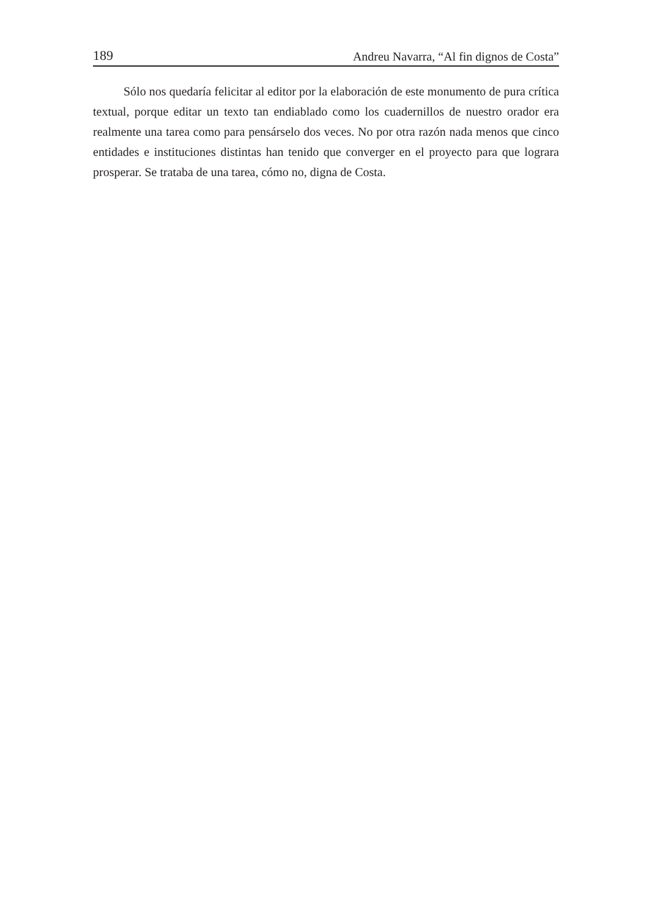189 Andreu Navarra, “Al fin dignos de Costa”
Sólo nos quedaría felicitar al editor por la elaboración de este monumento de pura crítica textual, porque editar un texto tan endiablado como los cuadernillos de nuestro orador era realmente una tarea como para pensárselo dos veces. No por otra razón nada menos que cinco entidades e instituciones distintas han tenido que converger en el proyecto para que lograra prosperar. Se trataba de una tarea, cómo no, digna de Costa.